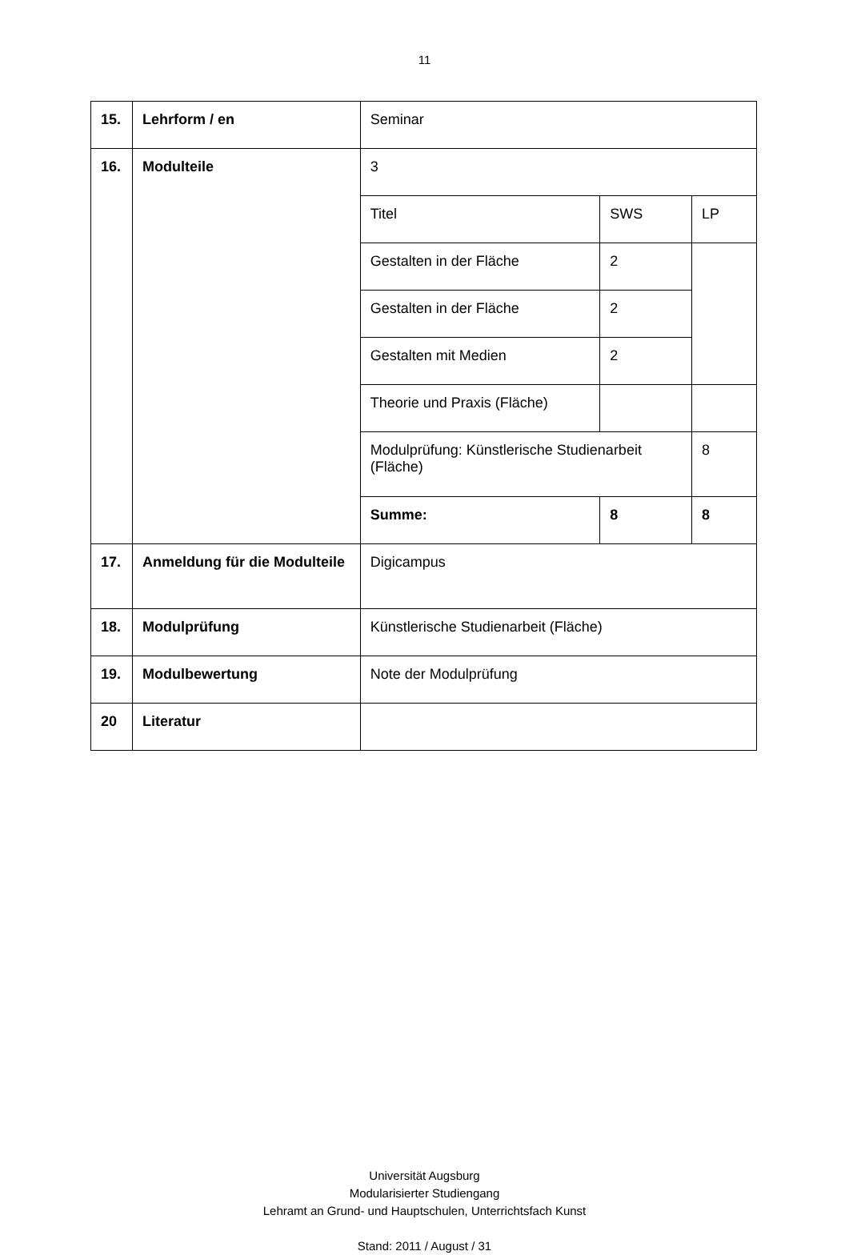11
| 15. | Lehrform / en | Seminar | | |
| 16. | Modulteile | 3 | | |
| | | Titel | SWS | LP |
| | | Gestalten in der Fläche | 2 | |
| | | Gestalten in der Fläche | 2 | |
| | | Gestalten mit Medien | 2 | |
| | | Theorie und Praxis (Fläche) | | |
| | | Modulprüfung: Künstlerische Studienarbeit (Fläche) | | 8 |
| | | Summe: | 8 | 8 |
| 17. | Anmeldung für die Modulteile | Digicampus | | |
| 18. | Modulprüfung | Künstlerische Studienarbeit (Fläche) | | |
| 19. | Modulbewertung | Note der Modulprüfung | | |
| 20 | Literatur | | | |
Universität Augsburg
Modularisierter Studiengang
Lehramt an Grund- und Hauptschulen, Unterrichtsfach Kunst
Stand: 2011 / August / 31